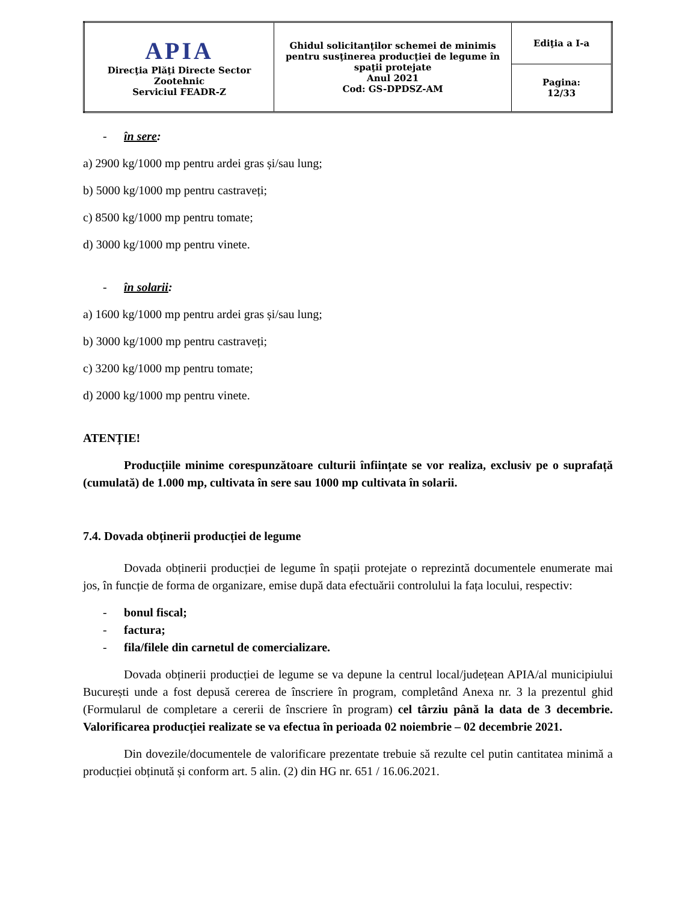| APIA Direcţia Plăţi Directe Sector Zootehnic Serviciul FEADR-Z | Ghidul solicitanţilor schemei de minimis pentru susţinerea producţiei de legume în spaţii protejate Anul 2021 Cod: GS-DPDSZ-AM | Ediţia a I-a |
| | | Pagina: 12/33 |
- în sere:
a) 2900 kg/1000 mp pentru ardei gras și/sau lung;
b) 5000 kg/1000 mp pentru castraveți;
c) 8500 kg/1000 mp pentru tomate;
d) 3000 kg/1000 mp pentru vinete.
- în solarii:
a) 1600 kg/1000 mp pentru ardei gras și/sau lung;
b) 3000 kg/1000 mp pentru castraveți;
c) 3200 kg/1000 mp pentru tomate;
d) 2000 kg/1000 mp pentru vinete.
ATENȚIE!
Producțiile minime corespunzătoare culturii înființate se vor realiza, exclusiv pe o suprafață (cumulată) de 1.000 mp, cultivata în sere sau 1000 mp cultivata în solarii.
7.4. Dovada obținerii producției de legume
Dovada obținerii producției de legume în spații protejate o reprezintă documentele enumerate mai jos, în funcție de forma de organizare, emise după data efectuării controlului la fața locului, respectiv:
- bonul fiscal;
- factura;
- fila/filele din carnetul de comercializare.
Dovada obținerii producției de legume se va depune la centrul local/județean APIA/al municipiului București unde a fost depusă cererea de înscriere în program, completând Anexa nr. 3 la prezentul ghid (Formularul de completare a cererii de înscriere în program) cel târziu până la data de 3 decembrie. Valorificarea producției realizate se va efectua în perioada 02 noiembrie – 02 decembrie 2021.
Din dovezile/documentele de valorificare prezentate trebuie să rezulte cel putin cantitatea minimă a producției obținută și conform art. 5 alin. (2) din HG nr. 651 / 16.06.2021.